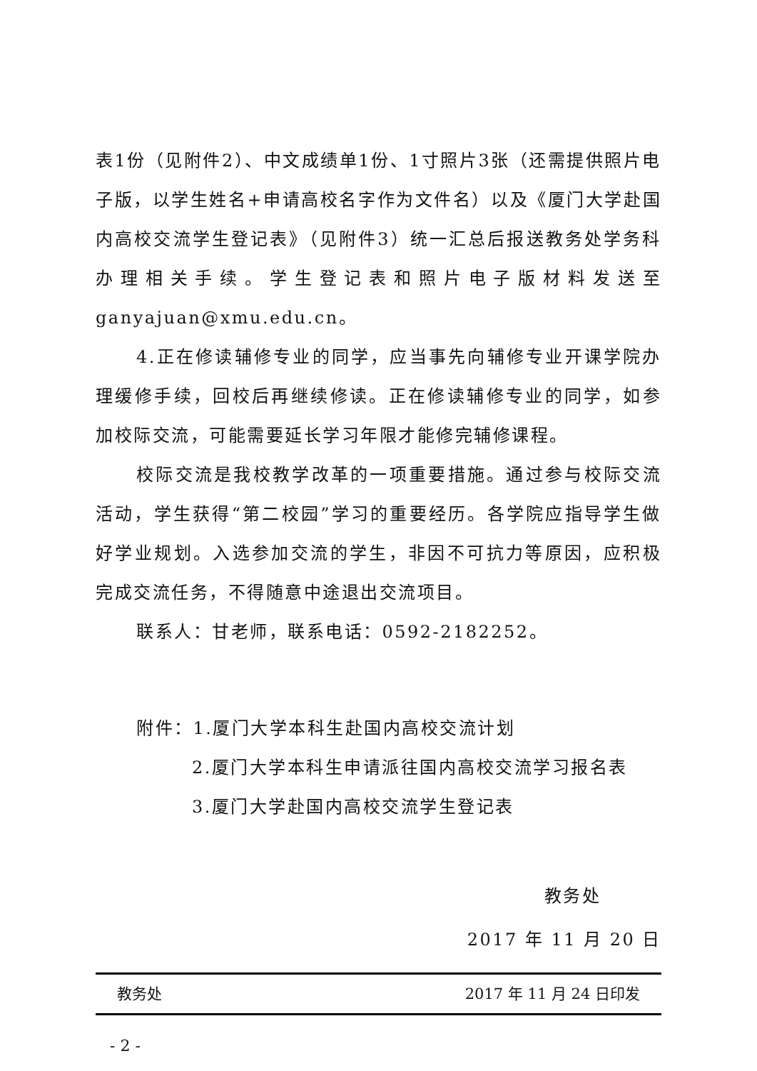表1份（见附件2）、中文成绩单1份、1寸照片3张（还需提供照片电子版，以学生姓名+申请高校名字作为文件名）以及《厦门大学赴国内高校交流学生登记表》（见附件3）统一汇总后报送教务处学务科办理相关手续。学生登记表和照片电子版材料发送至ganyajuan@xmu.edu.cn。
4.正在修读辅修专业的同学，应当事先向辅修专业开课学院办理缓修手续，回校后再继续修读。正在修读辅修专业的同学，如参加校际交流，可能需要延长学习年限才能修完辅修课程。
校际交流是我校教学改革的一项重要措施。通过参与校际交流活动，学生获得“第二校园”学习的重要经历。各学院应指导学生做好学业规划。入选参加交流的学生，非因不可抗力等原因，应积极完成交流任务，不得随意中途退出交流项目。
联系人：甘老师，联系电话：0592-2182252。
附件：1.厦门大学本科生赴国内高校交流计划
2.厦门大学本科生申请派往国内高校交流学习报名表
3.厦门大学赴国内高校交流学生登记表
教务处
2017 年 11 月 20 日
教务处 2017 年 11 月 24 日印发
- 2 -